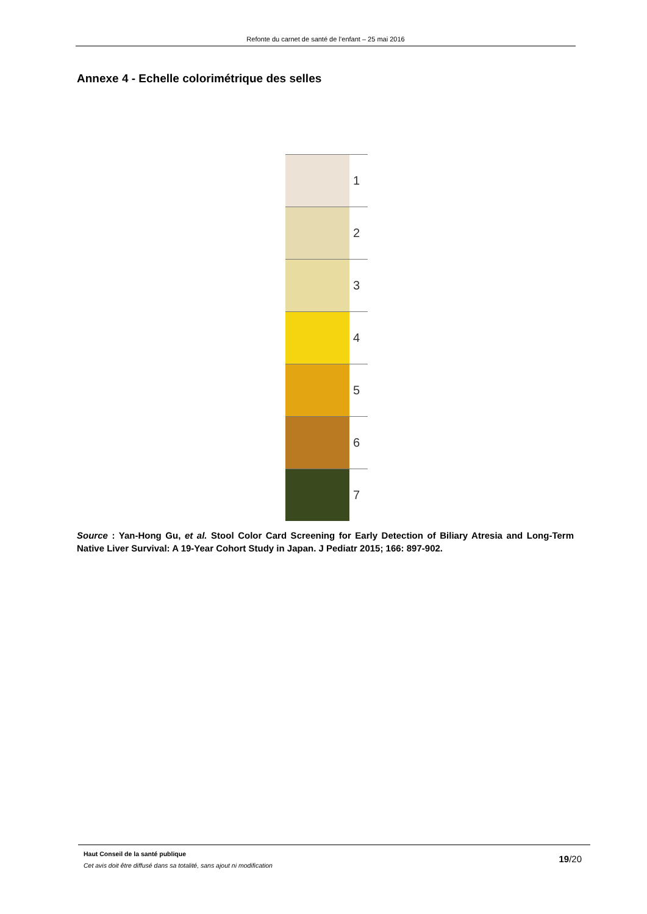Refonte du carnet de santé de l’enfant – 25 mai 2016
Annexe 4 - Echelle colorimétrique des selles
1
2
3
4
5
6
7
Source : Yan-Hong Gu, et al. Stool Color Card Screening for Early Detection of Biliary Atresia and Long-Term Native Liver Survival: A 19-Year Cohort Study in Japan. J Pediatr 2015; 166: 897-902.
Haut Conseil de la santé publique
Cet avis doit être diffusé dans sa totalité, sans ajout ni modification
19/20